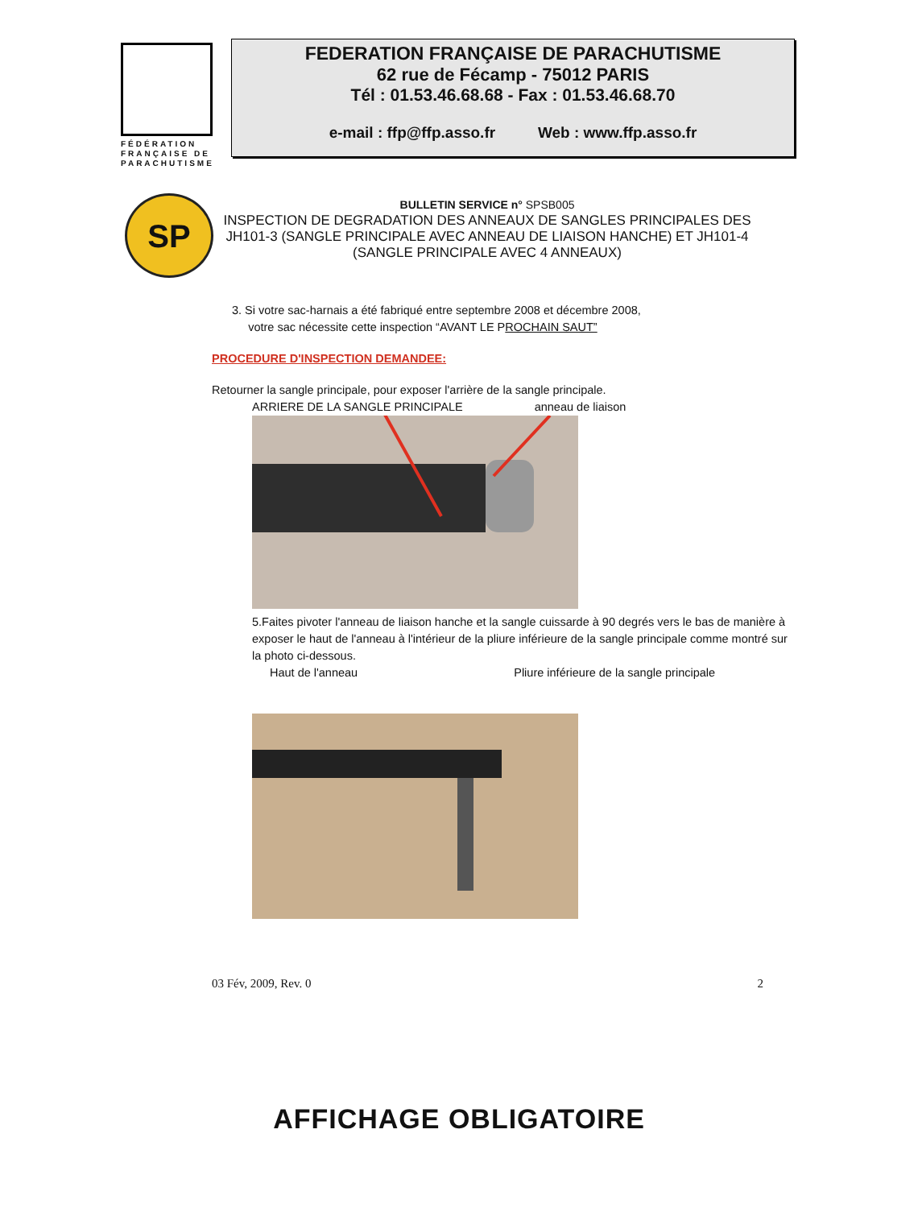FÉDÉRATION FRANÇAISE DE PARACHUTISME
FEDERATION FRANÇAISE DE PARACHUTISME
62 rue de Fécamp - 75012 PARIS
Tél : 01.53.46.68.68 - Fax : 01.53.46.68.70
e-mail : ffp@ffp.asso.fr Web : www.ffp.asso.fr
SP
BULLETIN SERVICE n° SPSB005
INSPECTION DE DEGRADATION DES ANNEAUX DE SANGLES PRINCIPALES DES JH101-3 (SANGLE PRINCIPALE AVEC ANNEAU DE LIAISON HANCHE) ET JH101-4 (SANGLE PRINCIPALE AVEC 4 ANNEAUX)
3. Si votre sac-harnais a été fabriqué entre septembre 2008 et décembre 2008,
votre sac nécessite cette inspection “AVANT LE PROCHAIN SAUT”
PROCEDURE D'INSPECTION DEMANDEE:
Retourner la sangle principale, pour exposer l'arrière de la sangle principale.
ARRIERE DE LA SANGLE PRINCIPALE anneau de liaison
5.Faites pivoter l'anneau de liaison hanche et la sangle cuissarde à 90 degrés vers le bas de manière à exposer le haut de l'anneau à l'intérieur de la pliure inférieure de la sangle principale comme montré sur la photo ci-dessous.
Haut de l'anneau Pliure inférieure de la sangle principale
03 Fév, 2009, Rev. 0 2
AFFICHAGE OBLIGATOIRE